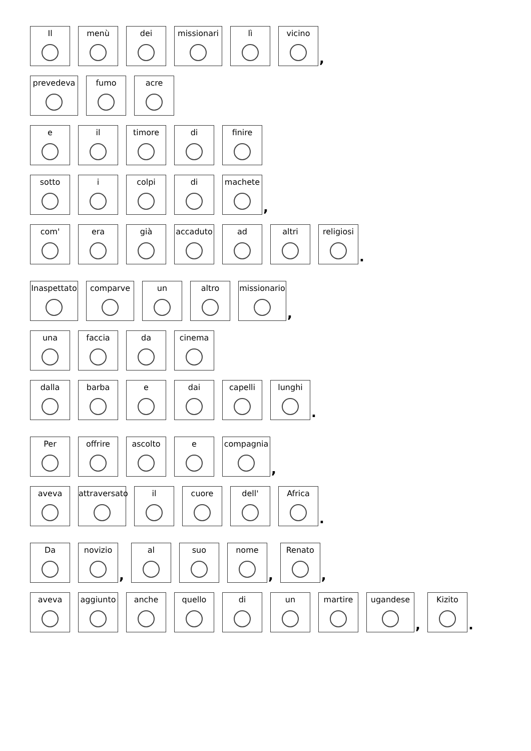Il
menù
dei
missionari
lì
vicino
,
prevedeva
fumo
acre
e
il
timore
di
finire
sotto
i
colpi
di
machete
,
com'
era
già
accaduto
ad
altri
religiosi
.
Inaspettato
comparve
un
altro
missionario
,
una
faccia
da
cinema
dalla
barba
e
dai
capelli
lunghi
.
Per
offrire
ascolto
e
compagnia
,
aveva
attraversato
il
cuore
dell'
Africa
.
Da
novizio
,
al
suo
nome
,
Renato
,
aveva
aggiunto
anche
quello
di
un
martire
ugandese
,
Kizito
.